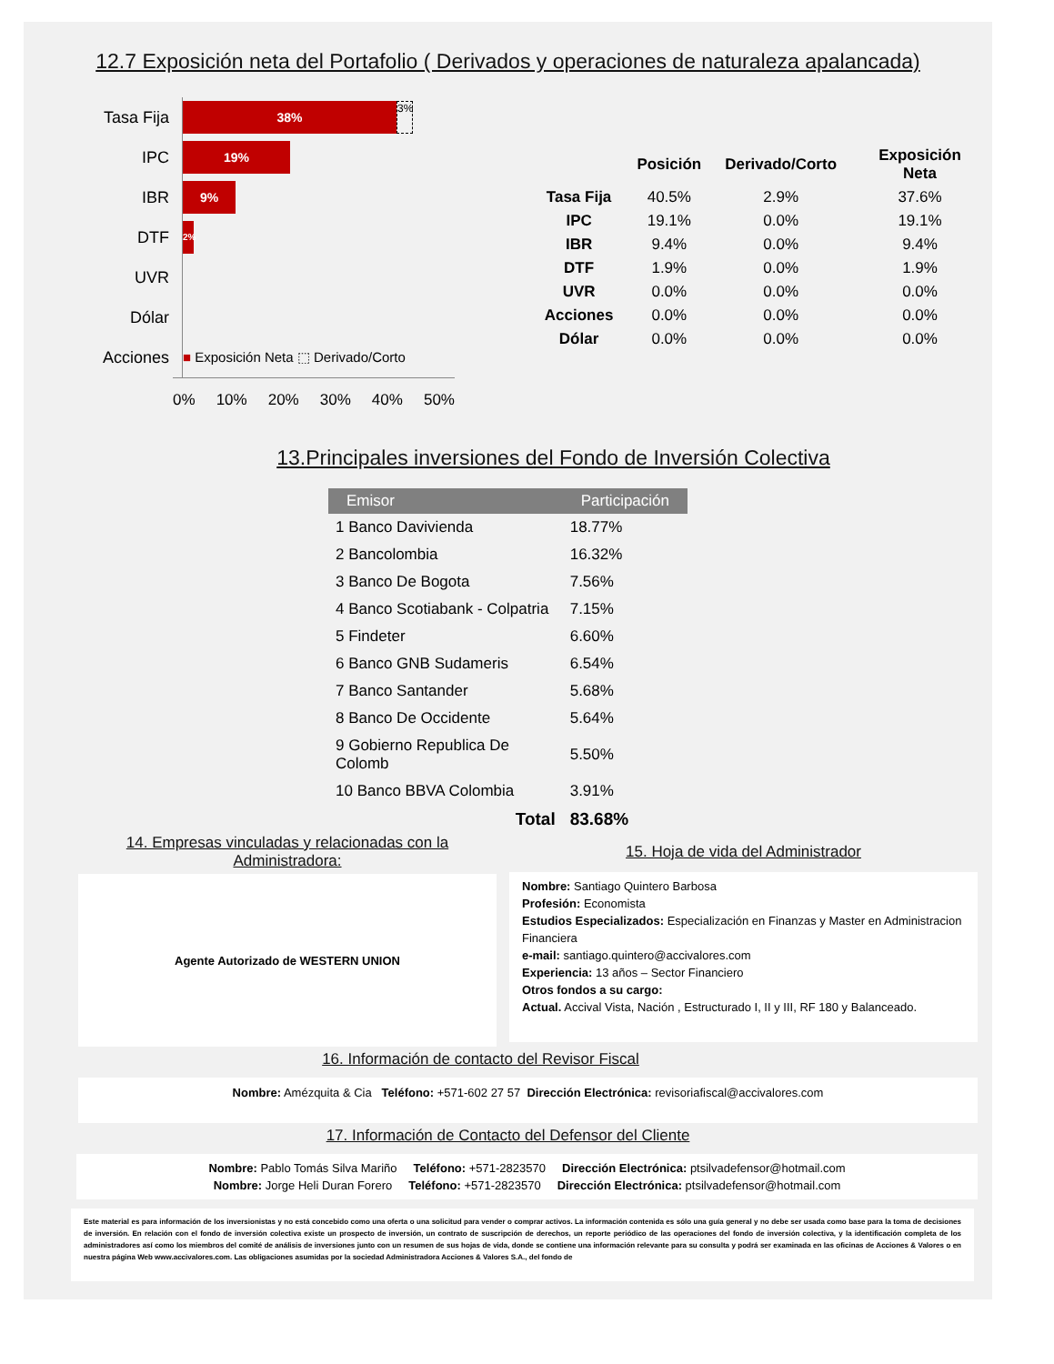12.7 Exposición neta del Portafolio ( Derivados y operaciones de naturaleza apalancada)
| Tasa Fija | 38% 3% |
| IPC | 19% |
| IBR | 9% |
| DTF | 2% |
| UVR | |
| Dólar | |
| Acciones | ■ Exposición Neta ⬚ Derivado/Corto |
0% 10% 20% 30% 40% 50%
| | Posición | Derivado/Corto | Exposición Neta |
| --- | --- | --- | --- |
| Tasa Fija | 40.5% | 2.9% | 37.6% |
| IPC | 19.1% | 0.0% | 19.1% |
| IBR | 9.4% | 0.0% | 9.4% |
| DTF | 1.9% | 0.0% | 1.9% |
| UVR | 0.0% | 0.0% | 0.0% |
| Acciones | 0.0% | 0.0% | 0.0% |
| Dólar | 0.0% | 0.0% | 0.0% |
13.Principales inversiones del Fondo de Inversión Colectiva
| Emisor | Participación |
| --- | --- |
| 1 Banco Davivienda | 18.77% |
| 2 Bancolombia | 16.32% |
| 3 Banco De Bogota | 7.56% |
| 4 Banco Scotiabank - Colpatria | 7.15% |
| 5 Findeter | 6.60% |
| 6 Banco GNB Sudameris | 6.54% |
| 7 Banco Santander | 5.68% |
| 8 Banco De Occidente | 5.64% |
| 9 Gobierno Republica De Colomb | 5.50% |
| 10 Banco BBVA Colombia | 3.91% |
| Total | 83.68% |
14. Empresas vinculadas y relacionadas con la Administradora:
Agente Autorizado de WESTERN UNION
15. Hoja de vida del Administrador
Nombre: Santiago Quintero Barbosa
Profesión: Economista
Estudios Especializados: Especialización en Finanzas y Master en Administracion Financiera
e-mail: santiago.quintero@accivalores.com
Experiencia: 13 años – Sector Financiero
Otros fondos a su cargo:
Actual. Accival Vista, Nación , Estructurado I, II y III, RF 180 y Balanceado.
16. Información de contacto del Revisor Fiscal
Nombre: Amézquita & Cia Teléfono: +571-602 27 57 Dirección Electrónica: revisoriafiscal@accivalores.com
17. Información de Contacto del Defensor del Cliente
Nombre: Pablo Tomás Silva Mariño Teléfono: +571-2823570 Dirección Electrónica: ptsilvadefensor@hotmail.com
Nombre: Jorge Heli Duran Forero Teléfono: +571-2823570 Dirección Electrónica: ptsilvadefensor@hotmail.com
Este material es para información de los inversionistas y no está concebido como una oferta o una solicitud para vender o comprar activos. La información contenida es sólo una guía general y no debe ser usada como base para la toma de decisiones de inversión. En relación con el fondo de inversión colectiva existe un prospecto de inversión, un contrato de suscripción de derechos, un reporte periódico de las operaciones del fondo de inversión colectiva, y la identificación completa de los administradores así como los miembros del comité de análisis de inversiones junto con un resumen de sus hojas de vida, donde se contiene una información relevante para su consulta y podrá ser examinada en las oficinas de Acciones & Valores o en nuestra página Web www.accivalores.com. Las obligaciones asumidas por la sociedad Administradora Acciones & Valores S.A., del fondo de